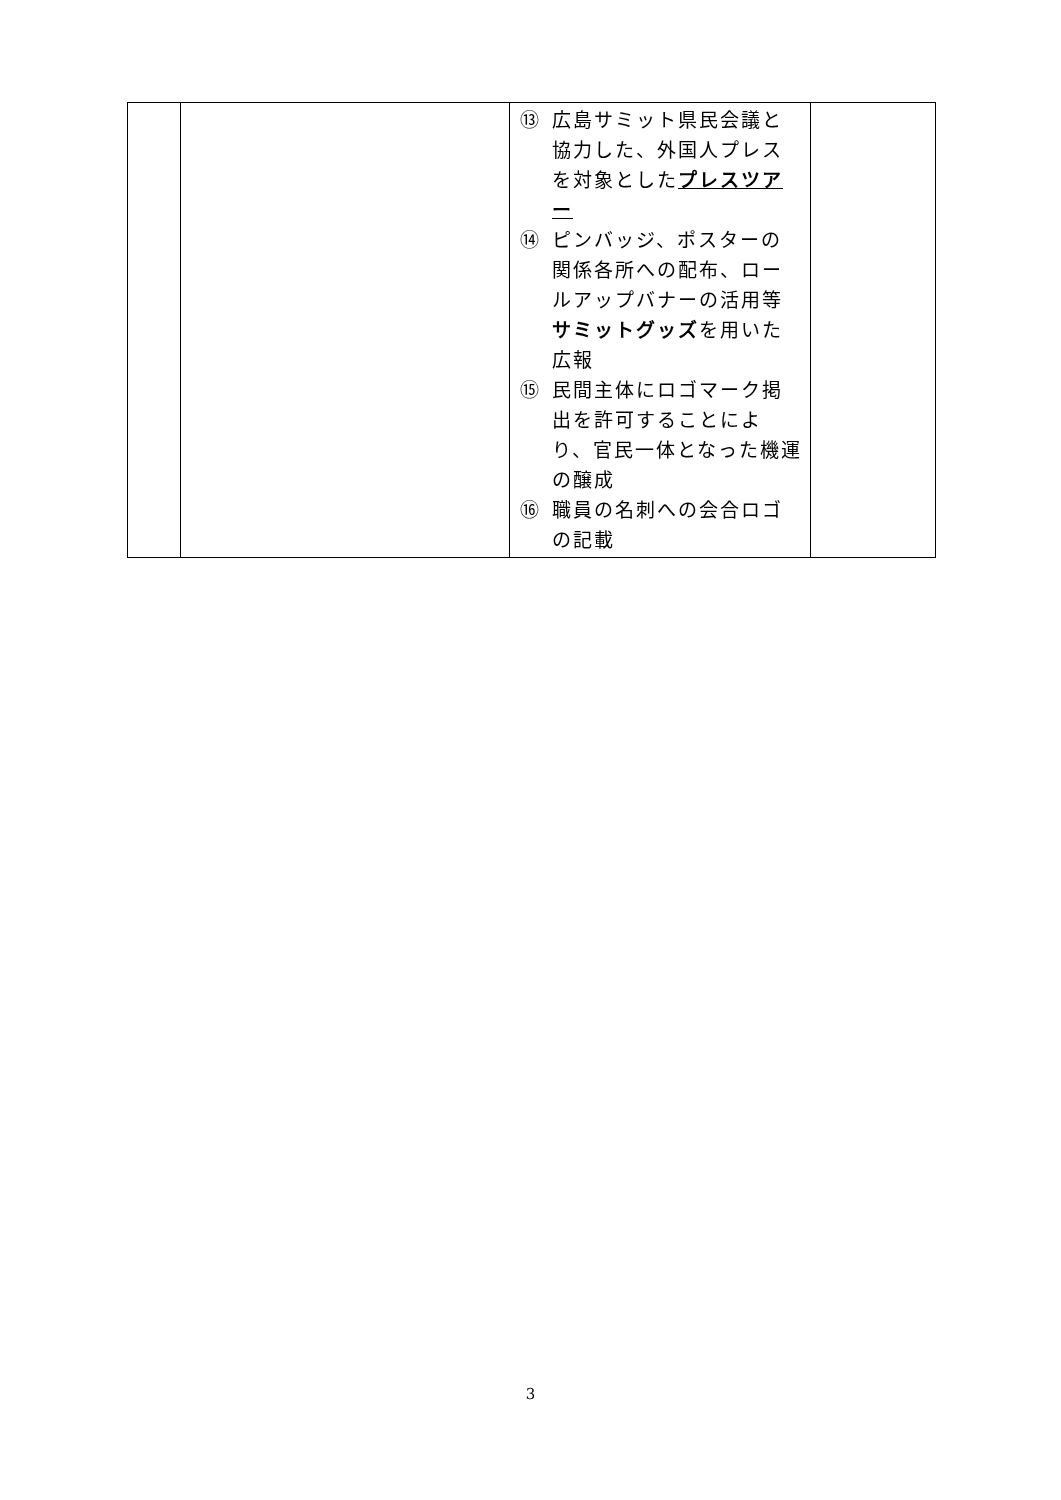| | | ⑬ 広島サミット県民会議と協力した、外国人プレスを対象とした プレスツアー ⑭ ピンバッジ、ポスターの関係各所への配布、ロールアップバナーの活用等 サミットグッズ を用いた広報 ⑮ 民間主体にロゴマーク掲出を許可することにより、官民一体となった機運の醸成 ⑯ 職員の名刺への会合ロゴの記載 | |
3